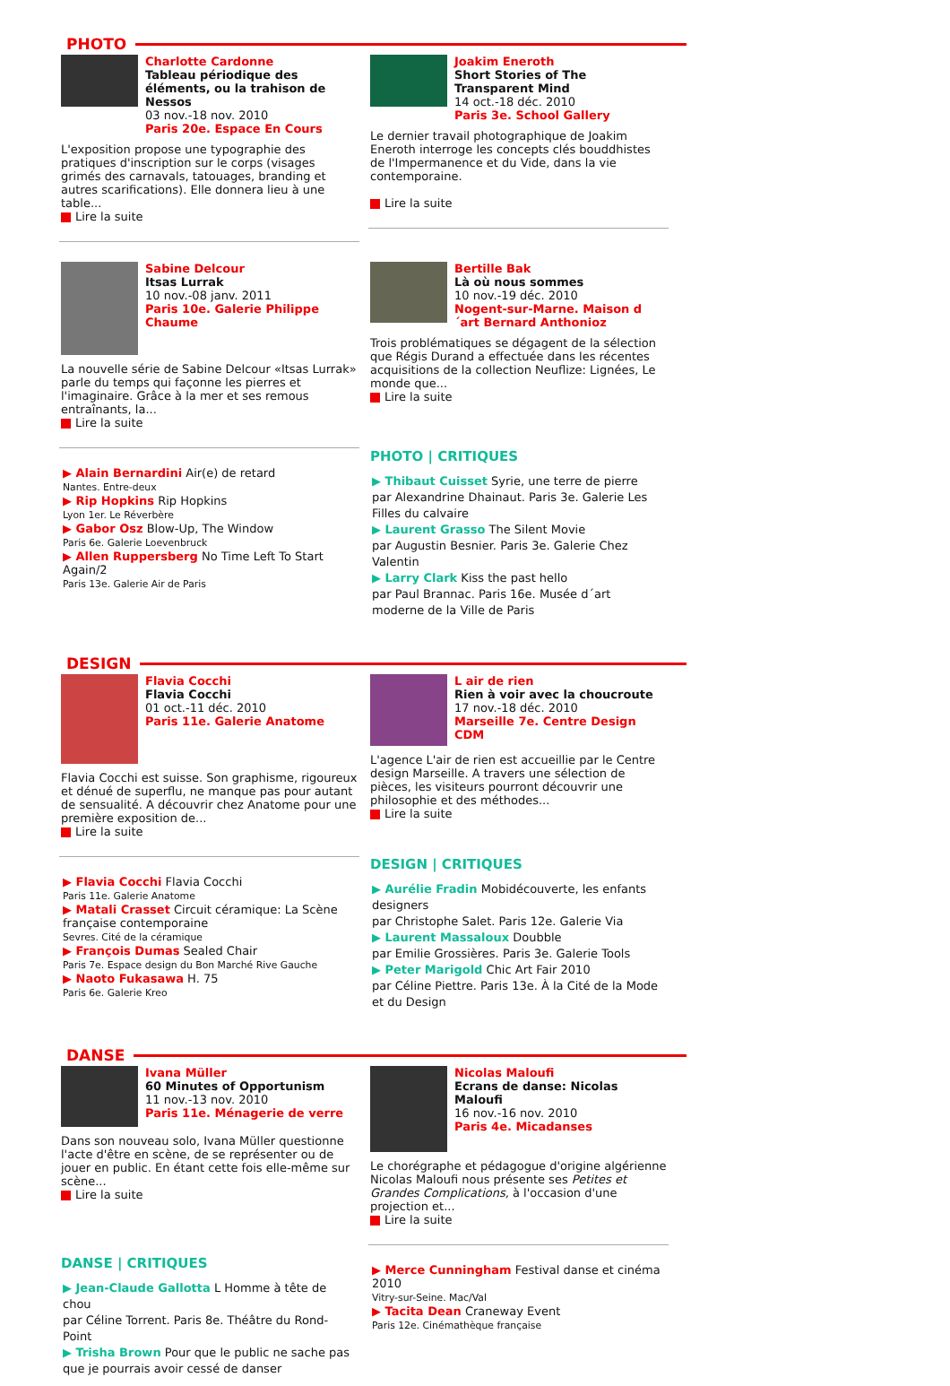PHOTO
Charlotte Cardonne
Tableau périodique des éléments, ou la trahison de Nessos
03 nov.-18 nov. 2010
Paris 20e. Espace En Cours
L'exposition propose une typographie des pratiques d'inscription sur le corps (visages grimés des carnavals, tatouages, branding et autres scarifications). Elle donnera lieu à une table...
Lire la suite
Joakim Eneroth
Short Stories of The Transparent Mind
14 oct.-18 déc. 2010
Paris 3e. School Gallery
Le dernier travail photographique de Joakim Eneroth interroge les concepts clés bouddhistes de l'Impermanence et du Vide, dans la vie contemporaine.
Lire la suite
Sabine Delcour
Itsas Lurrak
10 nov.-08 janv. 2011
Paris 10e. Galerie Philippe Chaume
La nouvelle série de Sabine Delcour «Itsas Lurrak» parle du temps qui façonne les pierres et l'imaginaire. Grâce à la mer et ses remous entraînants, la...
Lire la suite
▶ Alain Bernardini Air(e) de retard
Nantes. Entre-deux
▶ Rip Hopkins Rip Hopkins
Lyon 1er. Le Réverbère
▶ Gabor Osz Blow-Up, The Window
Paris 6e. Galerie Loevenbruck
▶ Allen Ruppersberg No Time Left To Start Again/2
Paris 13e. Galerie Air de Paris
Bertille Bak
Là où nous sommes
10 nov.-19 déc. 2010
Nogent-sur-Marne. Maison d´art Bernard Anthonioz
Trois problématiques se dégagent de la sélection que Régis Durand a effectuée dans les récentes acquisitions de la collection Neuflize: Lignées, Le monde que...
Lire la suite
PHOTO | CRITIQUES
▶ Thibaut Cuisset Syrie, une terre de pierre
par Alexandrine Dhainaut. Paris 3e. Galerie Les Filles du calvaire
▶ Laurent Grasso The Silent Movie
par Augustin Besnier. Paris 3e. Galerie Chez Valentin
▶ Larry Clark Kiss the past hello
par Paul Brannac. Paris 16e. Musée d´art moderne de la Ville de Paris
DESIGN
Flavia Cocchi
Flavia Cocchi
01 oct.-11 déc. 2010
Paris 11e. Galerie Anatome
Flavia Cocchi est suisse. Son graphisme, rigoureux et dénué de superflu, ne manque pas pour autant de sensualité. A découvrir chez Anatome pour une première exposition de...
Lire la suite
▶ Flavia Cocchi Flavia Cocchi
Paris 11e. Galerie Anatome
▶ Matali Crasset Circuit céramique: La Scène française contemporaine
Sevres. Cité de la céramique
▶ François Dumas Sealed Chair
Paris 7e. Espace design du Bon Marché Rive Gauche
▶ Naoto Fukasawa H. 75
Paris 6e. Galerie Kreo
L air de rien
Rien à voir avec la choucroute
17 nov.-18 déc. 2010
Marseille 7e. Centre Design CDM
L'agence L'air de rien est accueillie par le Centre design Marseille. A travers une sélection de pièces, les visiteurs pourront découvrir une philosophie et des méthodes...
Lire la suite
DESIGN | CRITIQUES
▶ Aurélie Fradin Mobidécouverte, les enfants designers
par Christophe Salet. Paris 12e. Galerie Via
▶ Laurent Massaloux Doubble
par Emilie Grossières. Paris 3e. Galerie Tools
▶ Peter Marigold Chic Art Fair 2010
par Céline Piettre. Paris 13e. À la Cité de la Mode et du Design
DANSE
Ivana Müller
60 Minutes of Opportunism
11 nov.-13 nov. 2010
Paris 11e. Ménagerie de verre
Dans son nouveau solo, Ivana Müller questionne l'acte d'être en scène, de se représenter ou de jouer en public. En étant cette fois elle-même sur scène...
Lire la suite
DANSE | CRITIQUES
▶ Jean-Claude Gallotta L Homme à tête de chou
par Céline Torrent. Paris 8e. Théâtre du Rond-Point
▶ Trisha Brown Pour que le public ne sache pas que je pourrais avoir cessé de danser
Nicolas Maloufi
Ecrans de danse: Nicolas Maloufi
16 nov.-16 nov. 2010
Paris 4e. Micadanses
Le chorégraphe et pédagogue d'origine algérienne Nicolas Maloufi nous présente ses Petites et Grandes Complications, à l'occasion d'une projection et...
Lire la suite
▶ Merce Cunningham Festival danse et cinéma 2010
Vitry-sur-Seine. Mac/Val
▶ Tacita Dean Craneway Event
Paris 12e. Cinémathèque française